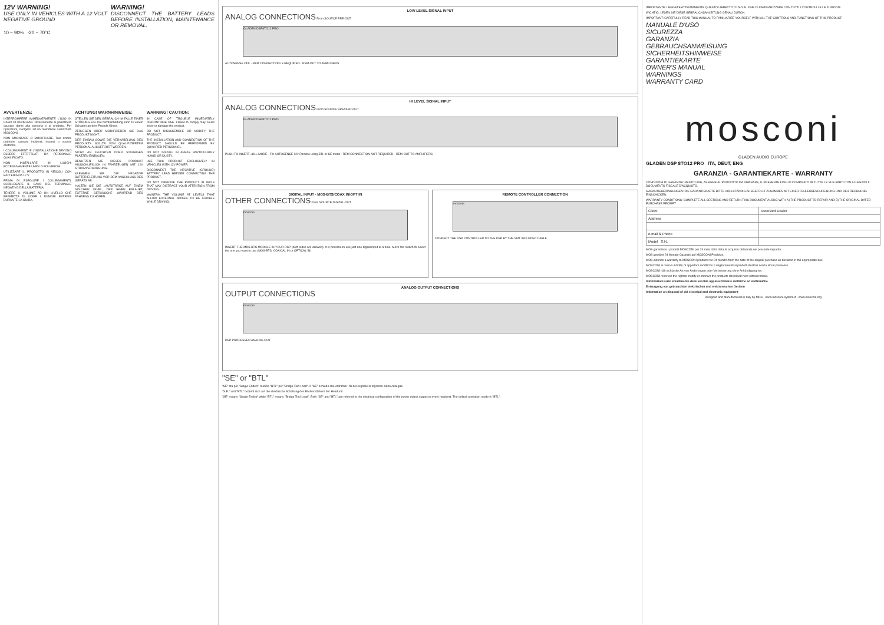12V WARNING!
USE ONLY IN VEHICLES WITH A 12 VOLT NEGATIVE GROUND
WARNING!
DISCONNECT THE BATTERY LEADS BEFORE INSTALLATION, MAINTENANCE OR REMOVAL.
10 ~ 90% -20 ~ 70°C
AVVERTENZE:
INTERROMPERE IMMEDIATAMENTE L'USO IN CASO DI PROBLEMI. Diversamente si potrebbero causare danni alla persona o al prodotto. Per riparazioni, rivolgersi ad un rivenditore autorizzato MOSCONI.
NON SMONTARE O MODIFICARE. Tale azione potrebbe causare incidenti, incendi o scosse elettriche.
I COLLEGAMENTI E L'INSTALLAZIONE DEVONO ESSERE EFFETTUATI DA PERSONALE QUALIFICATO.
NON INSTALLARE IN LUOGHI ECCESSIVAMENTE UMIDI O POLVEROSI.
UTILIZZARE IL PRODOTTO IN VEICOLI CON BATTERIA DA 12 V.
PRIMA DI ESEGUIRE I COLLEGAMENTI, SCOLLEGARE IL CAVO DEL TERMINALE NEGATIVO DELLA BATTERIA.
TENERE IL VOLUME AD UN LIVELLO CHE PERMETTA DI UDIRE I RUMORI ESTERNI DURANTE LA GUIDA.
ACHTUNG! WARNHINWEISE:
STELLEN SIE DEN GEBRAUCH IM FALLE EINER STÖRUNG EIN. Die Nichteinhaltung kann zu einem Schaden an dem Produkt führen.
ZERLEGEN ODER MODIFIZIEREN SIE DAS PRODUKT NICHT.
DER EINBAU SOWIE DIE VERKABELUNG DES PRODUKTS SOLLTE VON QUALIFIZIERTEM PERSONAL AUSGEFÜHRT WERDEN.
NICHT AN FEUCHTEN ODER STAUBIGEN PLÄTZEN EINBAUEN.
BENUTZEN SIE DIESES PRODUKT AUSSCHLIEßLICH IN FAHRZEUGEN MIT 12V STROMVERSORGUNG.
KLEMMEN SIE DIE NEGATIVE BATTERIELEITUNG VOR DEM ANSCHLUSS DES GERÄTS AB.
HALTEN SIE DIE LAUTSTÄRKE AUF EINEM SOLCHEN LEVEL, DER IHNEN ERLAUBT, EXTERNE GERÄUSCHE WÄHREND DES FAHRENS ZU HÖREN.
WARNING! CAUTION:
IN CASE OF TROUBLE IMMEDIATELY DISCONTINUE USE. Failure to comply may cause injury or damage the product.
DO NOT DISASSEMBLE OR MODIFY THE PRODUCT.
THE INSTALLATION AND CONNECTION OF THE PRODUCT SHOULD BE PERFORMED BY QUALIFIED PERSONNEL.
DO NOT INSTALL IN AREAS PARTICULARLY HUMID OR DUSTY.
USE THIS PRODUCT EXCLUSIVELY IN VEHICLES WITH 12V POWER.
DISCONNECT THE NEGATIVE (GROUND) BATTERY LEAD BEFORE CONNECTING THE PRODUCT.
DO NOT OPERATE THE PRODUCT IN WAYS THAT MAY DISTRACT YOUR ATTENTION FROM DRIVING.
MAINTAIN THE VOLUME AT LEVELS THAT ALLOW EXTERNAL NOISES TO BE AUDIBLE WHILE DRIVING.
LOW LEVEL SIGNAL INPUT
ANALOG CONNECTIONS From SOURCE PRE-OUT
GLADEN DSP8TO12 PRO
AUTOSENSE OFF · REM CONNECTION IS REQUIRED · REM-OUT TO AMPLIFIERS
HI LEVEL SIGNAL INPUT
ANALOG CONNECTIONS From SOURCE SPEAKER-OUT
GLADEN DSP8TO12 PRO
PUSH TO INSERT «HL» MODE · For AUTOSENSE 12v-Remote using BTL or SE mode · REM CONNECTION NOT REQUIRED · REM-OUT TO AMPLIFIERS
DIGITAL INPUT - MOS-BTS/COAX IN/OPT IN
OTHER CONNECTIONS From SOURCE DIGITAL-OUT
mosconi
INSERT THE MOS-BTS MODULE IN YOUR DSP (both sides are allowed). It is possible to use just one digital input at a time. Move the switch to select the one you want to use (MOS-BTS, COAXIAL IN or OPTICAL IN)
REMOTE CONTROLLER CONNECTION
mosconi
CONNECT THE DSP CONTROLLER TO THE DSP BY THE SMT INCLUDED CABLE
ANALOG OUTPUT CONNECTIONS
OUTPUT CONNECTIONS
mosconi
DSP PROCESSED ANALOG OUT
"SE" or "BTL"
"SE" sta per "Single Ended", mentre "BTL" per "Bridge Tied Load". Il "SE" richiede che entrambi i fili del segnale in ingresso siano collegati.
"S.E." und "BTL" bezieht sich auf die elektrische Schaltung des Endverstärkers der Headunit.
"SE" means "Single Ended" while "BTL" means "Bridge Tied Load". Both "SE" and "BTL" are referred to the electrical configuration of the power output stages in every headunit. The default operation mode is "BTL".
IMPORTANTE: LEGGETE ATTENTAMENTE QUESTO LIBRETTO D'USO AL FINE DI FAMILIARIZZARE CON TUTTI I CONTROLLI E LE FUNZIONI.
WICHTIG: LESEN SIE DIESE GEBRAUCHSANLEITUNG GENAU DURCH.
IMPORTANT: CAREFULLY READ THIS MANUAL TO FAMILIARIZE YOURSELF WITH ALL THE CONTROLS AND FUNCTIONS OF THIS PRODUCT.
MANUALE D'USO
SICUREZZA
GARANZIA
GEBRAUCHSANWEISUNG
SICHERHEITSHINWEISE
GARANTIEKARTE
OWNER'S MANUAL
WARNINGS
WARRANTY CARD
mosconi
GLADEN AUDIO EUROPE
GLADEN DSP 8TO12 PRO ITA, DEUT, ENG
GARANZIA - GARANTIEKARTE - WARRANTY
CONDIZIONI DI GARANZIA: RESTITUIRE, ASSIEME AL PRODOTTO DA RIPARARE, IL PRESENTE FOGLIO COMPILATO IN TUTTE LE SUE PARTI CON ALLEGATO IL DOCUMENTO FISCALE D'ACQUISTO.
GARANTIEBEDINGUNGEN: DIE GARANTIEKARTE BITTE VOLLSTÄNDIG AUSGEFÜLLT ZUSAMMEN MIT EINER FEHLERBESCHREIBUNG UND DER RECHNUNG EINSCHICKEN.
WARRANTY CONDITIONS: COMPLETE ALL SECTIONS AND RETURN THIS DOCUMENT ALONG WITH A) THE PRODUCT TO REPAIR AND B) THE ORIGINAL DATED PURCHASE RECEIPT
| Client | Autorized Dealer |
| Address | |
| e-mail & Phone | |
| Model S.N. | |
MOS garantisce i prodotti MOSCONI per 24 mesi dalla data di acquisto dichiarata nel presente riquadro.
MOS gewährt 24 Monate Garantie auf MOSCONI Produkte.
MOS extends a warranty to MOSCONI products for 24 months from the date of the original purchase as declared in the appropriate box.
MOSCONI si riserva il diritto di apportare modifiche o miglioramenti ai prodotti illustrati senza alcun preavviso.
MOSCONI hält sich jeder Art von Änderungen oder Verbesserung ohne Ankündigung vor.
MOSCONI reserves the right to modify or improve the products described here without notice.
Informazioni sullo smaltimento delle vecchie apparecchiature elettriche ed elettroniche
Entsorgung von gebrauchten elektrischen und elektronischen Geräten
Information on disposal of old electrical and electronic equipment
Designed and Manufactured in Italy by MOS - www.mosconi-system.it - www.mosconi.org